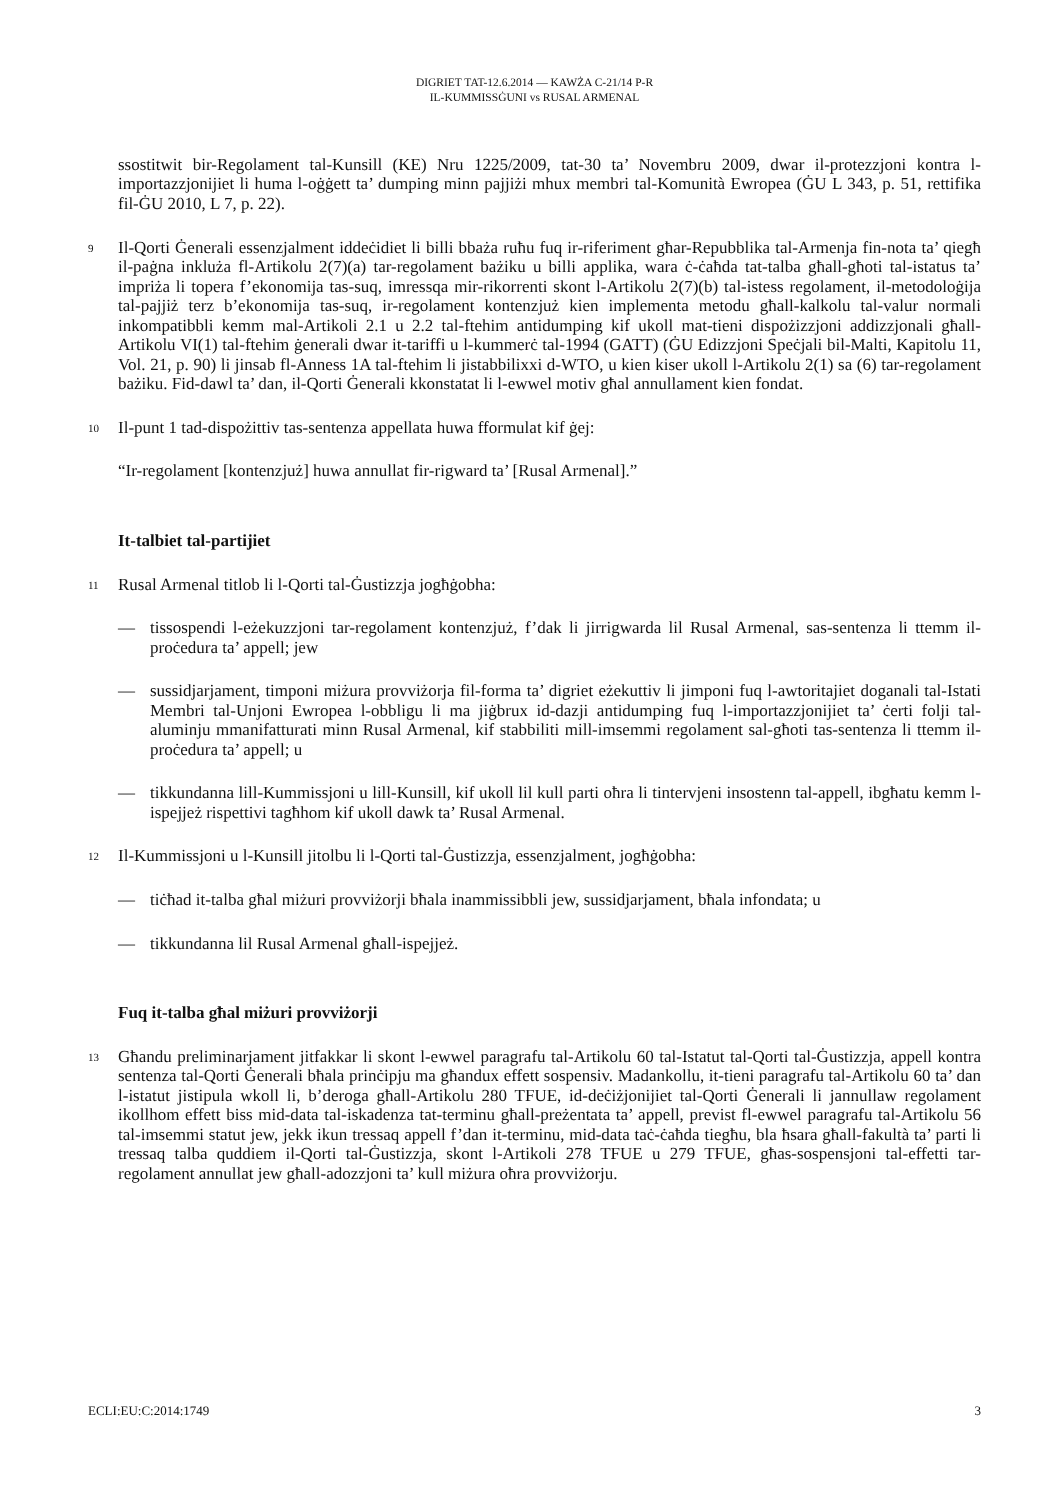DIGRIET TAT-12.6.2014 — KAWŻA C-21/14 P-R
IL-KUMMISSĠUNI vs RUSAL ARMENAL
ssostitwit bir-Regolament tal-Kunsill (KE) Nru 1225/2009, tat-30 ta’ Novembru 2009, dwar il-protezzjoni kontra l-importazzjonijiet li huma l-oġġett ta’ dumping minn pajjiżi mhux membri tal-Komunità Ewropea (ĠU L 343, p. 51, rettifika fil-ĠU 2010, L 7, p. 22).
9
Il-Qorti Ġenerali essenzjalment iddeċidiet li billi bbażа ruħu fuq ir-riferiment għar-Repubblika tal-Armenja fin-nota ta’ qiegħ il-paġna inkluża fl-Artikolu 2(7)(a) tar-regolament bażiku u billi applika, wara ċ-ċaħda tat-talba għall-għoti tal-istatus ta’ impriża li topera f’ekonomija tas-suq, imressqa mir-rikorrenti skont l-Artikolu 2(7)(b) tal-istess regolament, il-metodoloġija tal-pajjiż terz b’ekonomija tas-suq, ir-regolament kontenzjuż kien implementa metodu għall-kalkolu tal-valur normali inkompatibbli kemm mal-Artikoli 2.1 u 2.2 tal-ftehim antidumping kif ukoll mat-tieni dispożizzjoni addizzjonali għall-Artikolu VI(1) tal-ftehim ġenerali dwar it-tariffi u l-kummerċ tal-1994 (GATT) (ĠU Edizzjoni Speċjali bil-Malti, Kapitolu 11, Vol. 21, p. 90) li jinsab fl-Anness 1A tal-ftehim li jistabbilixxi d-WTO, u kien kiser ukoll l-Artikolu 2(1) sa (6) tar-regolament bażiku. Fid-dawl ta’ dan, il-Qorti Ġenerali kkonstatat li l-ewwel motiv għal annullament kien fondat.
10
Il-punt 1 tad-dispożittiv tas-sentenza appellata huwa fformulat kif ġej:
“Ir-regolament [kontenzjuż] huwa annullat fir-rigward ta’ [Rusal Armenal].”
It-talbiet tal-partijiet
11
Rusal Armenal titlob li l-Qorti tal-Ġustizzja jogħġobha:
— tissospendi l-eżekuzzjoni tar-regolament kontenzjuż, f’dak li jirrigwarda lil Rusal Armenal, sas-sentenza li ttemm il-proċedura ta’ appell; jew
— sussidjarjament, timponi miżura provviżorja fil-forma ta’ digriet eżekuttiv li jimponi fuq l-awtoritajiet doganali tal-Istati Membri tal-Unjoni Ewropea l-obbligu li ma jiġbrux id-dazji antidumping fuq l-importazzjonijiet ta’ ċerti folji tal-aluminju mmanifatturati minn Rusal Armenal, kif stabbiliti mill-imsemmi regolament sal-għoti tas-sentenza li ttemm il-proċedura ta’ appell; u
— tikkundanna lill-Kummissjoni u lill-Kunsill, kif ukoll lil kull parti oħra li tintervjeni insostenn tal-appell, ibgħatu kemm l-ispejjeż rispettivi tagħhom kif ukoll dawk ta’ Rusal Armenal.
12
Il-Kummissjoni u l-Kunsill jitolbu li l-Qorti tal-Ġustizzja, essenzjalment, jogħġobha:
— tiċħad it-talba għal miżuri provviżorji bħala inammissibbli jew, sussidjarjament, bħala infondata; u
— tikkundanna lil Rusal Armenal għall-ispejjeż.
Fuq it-talba għal miżuri provviżorji
13
Għandu preliminarjament jitfakkar li skont l-ewwel paragrafu tal-Artikolu 60 tal-Istatut tal-Qorti tal-Ġustizzja, appell kontra sentenza tal-Qorti Ġenerali bħala prinċipju ma għandux effett sospensiv. Madankollu, it-tieni paragrafu tal-Artikolu 60 ta’ dan l-istatut jistipula wkoll li, b’deroga għall-Artikolu 280 TFUE, id-deċiżjonijiet tal-Qorti Ġenerali li jannullaw regolament ikollhom effett biss mid-data tal-iskadenza tat-terminu għall-preżentata ta’ appell, previst fl-ewwel paragrafu tal-Artikolu 56 tal-imsemmi statut jew, jekk ikun tressaq appell f’dan it-terminu, mid-data taċ-ċaħda tiegħu, bla ħsara għall-fakultà ta’ parti li tressaq talba quddiem il-Qorti tal-Ġustizzja, skont l-Artikoli 278 TFUE u 279 TFUE, għas-sospensjoni tal-effetti tar-regolament annullat jew għall-adozzjoni ta’ kull miżura oħra provviżorju.
ECLI:EU:C:2014:1749 3